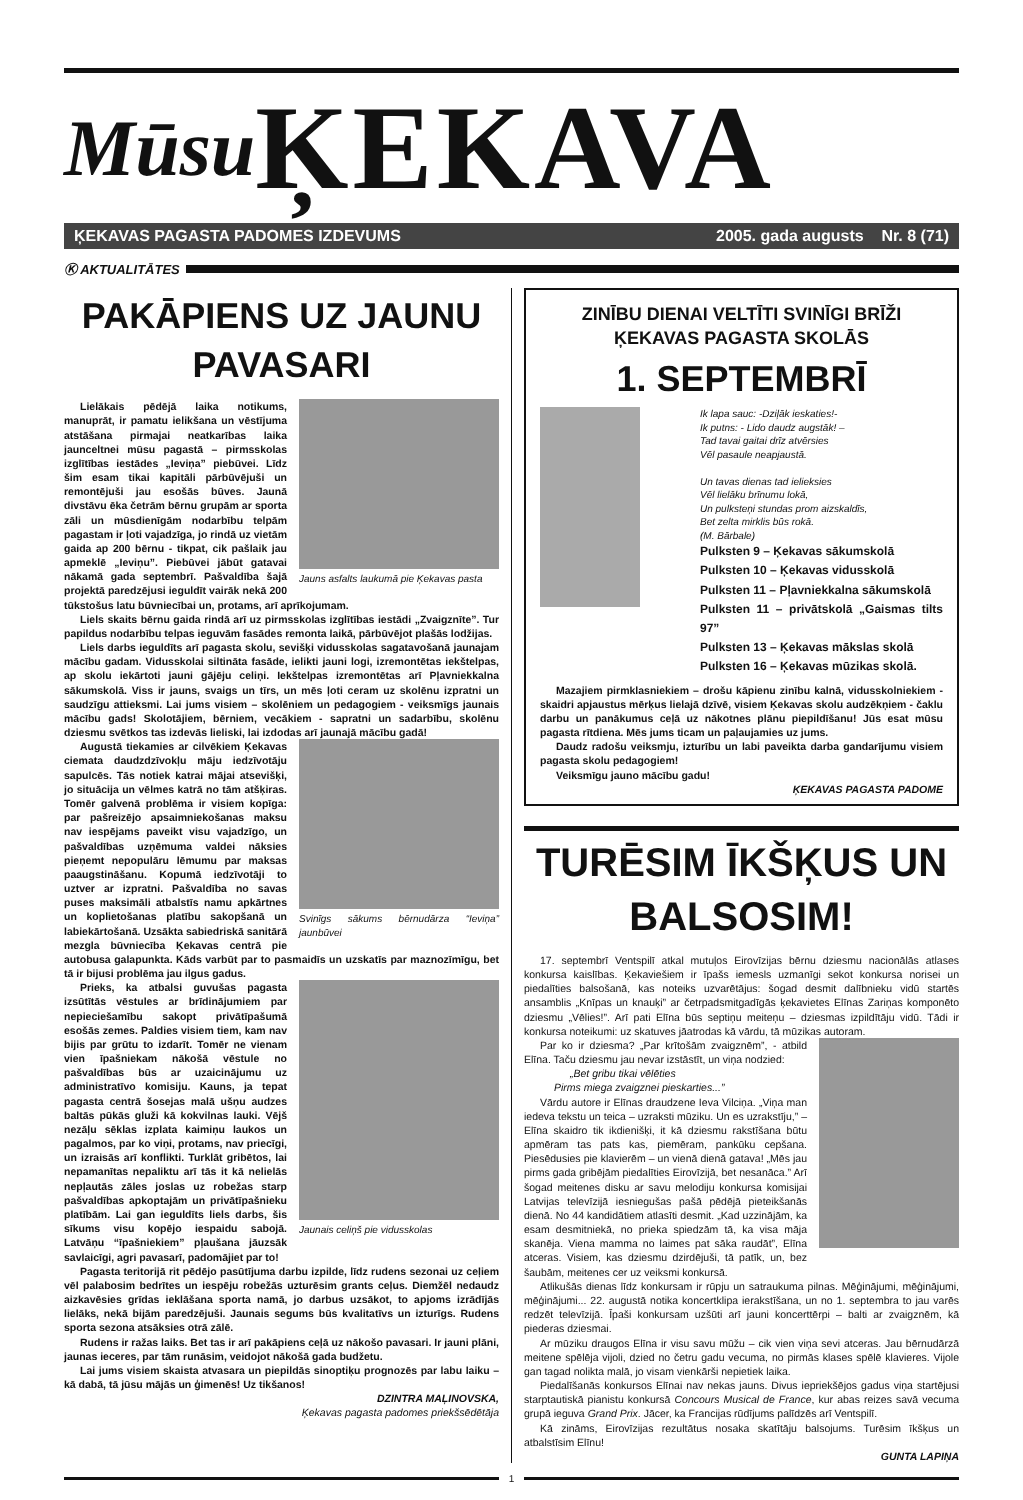Mūsu ĶEKAVA
ĶEKAVAS PAGASTA PADOMES IZDEVUMS 2005. gada augusts Nr. 8 (71)
Ⓚ AKTUALITĀTES
PAKĀPIENS UZ JAUNU PAVASARI
Jauns asfalts laukumā pie Ķekavas pasta
Lielākais pēdējā laika notikums, manuprāt, ir pamatu ielikšana un vēstījuma atstāšana pirmajai neatkarības laika jaunceltnei mūsu pagastā – pirmsskolas izglītības iestādes „Ieviņa” piebūvei. Līdz šim esam tikai kapitāli pārbūvējuši un remontējuši jau esošās būves. Jaunā divstāvu ēka četrām bērnu grupām ar sporta zāli un mūsdienīgām nodarbību telpām pagastam ir ļoti vajadzīga, jo rindā uz vietām gaida ap 200 bērnu - tikpat, cik pašlaik jau apmeklē „Ieviņu”. Piebūvei jābūt gatavai nākamā gada septembrī. Pašvaldība šajā projektā paredzējusi ieguldīt vairāk nekā 200 tūkstošus latu būvniecībai un, protams, arī aprīkojumam.
Liels skaits bērnu gaida rindā arī uz pirmsskolas izglītības iestādi „Zvaigznīte”. Tur papildus nodarbību telpas ieguvām fasādes remonta laikā, pārbūvējot plašās lodžijas.
Liels darbs ieguldīts arī pagasta skolu, sevišķi vidusskolas sagatavošanā jaunajam mācību gadam. Vidusskolai siltināta fasāde, ielikti jauni logi, izremontētas iekštelpas, ap skolu iekārtoti jauni gājēju celiņi. Iekštelpas izremontētas arī Pļavniekkalna sākumskolā. Viss ir jauns, svaigs un tīrs, un mēs ļoti ceram uz skolēnu izpratni un saudzīgu attieksmi. Lai jums visiem – skolēniem un pedagogiem - veiksmīgs jaunais mācību gads! Skolotājiem, bērniem, vecākiem - sapratni un sadarbību, skolēnu dziesmu svētkos tas izdevās lieliski, lai izdodas arī jaunajā mācību gadā!
Svinīgs sākums bērnudārza “Ieviņa” jaunbūvei
Augustā tiekamies ar cilvēkiem Ķekavas ciemata daudzdzīvokļu māju iedzīvotāju sapulcēs. Tās notiek katrai mājai atsevišķi, jo situācija un vēlmes katrā no tām atšķiras. Tomēr galvenā problēma ir visiem kopīga: par pašreizējo apsaimniekošanas maksu nav iespējams paveikt visu vajadzīgo, un pašvaldības uzņēmuma valdei nāksies pieņemt nepopulāru lēmumu par maksas paaugstināšanu. Kopumā iedzīvotāji to uztver ar izpratni. Pašvaldība no savas puses maksimāli atbalstīs namu apkārtnes un koplietošanas platību sakopšanā un labiekārtošanā. Uzsākta sabiedriskā sanitārā mezgla būvniecība Ķekavas centrā pie autobusa galapunkta. Kāds varbūt par to pasmaidīs un uzskatīs par maznozīmīgu, bet tā ir bijusi problēma jau ilgus gadus.
Jaunais celiņš pie vidusskolas
Prieks, ka atbalsi guvušas pagasta izsūtītās vēstules ar brīdinājumiem par nepieciešamību sakopt privātīpašumā esošās zemes. Paldies visiem tiem, kam nav bijis par grūtu to izdarīt. Tomēr ne vienam vien īpašniekam nākošā vēstule no pašvaldības būs ar uzaicinājumu uz administratīvo komisiju. Kauns, ja tepat pagasta centrā šosejas malā ušņu audzes baltās pūkās gluži kā kokvilnas lauki. Vējš nezāļu sēklas izplata kaimiņu laukos un pagalmos, par ko viņi, protams, nav priecīgi, un izraisās arī konflikti. Turklāt gribētos, lai nepamanītas nepaliktu arī tās it kā nelielās nepļautās zāles joslas uz robežas starp pašvaldības apkoptajām un privātīpašnieku platībām. Lai gan ieguldīts liels darbs, šis sīkums visu kopējo iespaidu sabojā. Latvāņu “īpašniekiem” pļaušana jāuzsāk savlaicīgi, agri pavasarī, padomājiet par to!
Pagasta teritorijā rit pēdējo pasūtījuma darbu izpilde, līdz rudens sezonai uz ceļiem vēl palabosim bedrītes un iespēju robežās uzturēsim grants ceļus. Diemžēl nedaudz aizkavēsies grīdas ieklāšana sporta namā, jo darbus uzsākot, to apjoms izrādījās lielāks, nekā bijām paredzējuši. Jaunais segums būs kvalitatīvs un izturīgs. Rudens sporta sezona atsāksies otrā zālē.
Rudens ir ražas laiks. Bet tas ir arī pakāpiens ceļā uz nākošo pavasari. Ir jauni plāni, jaunas ieceres, par tām runāsim, veidojot nākošā gada budžetu.
Lai jums visiem skaista atvasara un piepildās sinoptiķu prognozēs par labu laiku – kā dabā, tā jūsu mājās un ģimenēs! Uz tikšanos!
DZINTRA MAĻINOVSKA,
Ķekavas pagasta padomes priekšsēdētāja
ZINĪBU DIENAI VELTĪTI SVINĪGI BRĪŽI ĶEKAVAS PAGASTA SKOLĀS
1. SEPTEMBRĪ
Ik lapa sauc: -Dziļāk ieskaties!-
Ik putns: - Lido daudz augstāk! –
Tad tavai gaitai drīz atvērsies
Vēl pasaule neapjaustā.
Un tavas dienas tad ielieksies
Vēl lielāku brīnumu lokā,
Un pulksteņi stundas prom aizskaldīs,
Bet zelta mirklis būs rokā.
(M. Bārbale)
Pulksten 9 – Ķekavas sākumskolā
Pulksten 10 – Ķekavas vidusskolā
Pulksten 11 – Pļavniekkalna sākumskolā
Pulksten 11 – privātskolā „Gaismas tilts 97”
Pulksten 13 – Ķekavas mākslas skolā
Pulksten 16 – Ķekavas mūzikas skolā.
Mazajiem pirmklasniekiem – drošu kāpienu zinību kalnā, vidusskolniekiem - skaidri apjaustus mērķus lielajā dzīvē, visiem Ķekavas skolu audzēkņiem - čaklu darbu un panākumus ceļā uz nākotnes plānu piepildīšanu! Jūs esat mūsu pagasta rītdiena. Mēs jums ticam un paļaujamies uz jums.
Daudz radošu veiksmju, izturību un labi paveikta darba gandarījumu visiem pagasta skolu pedagogiem!
Veiksmīgu jauno mācību gadu!
ĶEKAVAS PAGASTA PADOME
TURĒSIM ĪKŠĶUS UN BALSOSIM!
17. septembrī Ventspilī atkal mutuļos Eirovīzijas bērnu dziesmu nacionālās atlases konkursa kaislības. Ķekaviešiem ir īpašs iemesls uzmanīgi sekot konkursa norisei un piedalīties balsošanā, kas noteiks uzvarētājus: šogad desmit dalībnieku vidū startēs ansamblis „Knīpas un knauķi” ar četrpadsmitgadīgās ķekavietes Elīnas Zariņas komponēto dziesmu „Vēlies!”. Arī pati Elīna būs septiņu meiteņu – dziesmas izpildītāju vidū. Tādi ir konkursa noteikumi: uz skatuves jāatrodas kā vārdu, tā mūzikas autoram.
Par ko ir dziesma? „Par krītošām zvaigznēm”, - atbild Elīna. Taču dziesmu jau nevar izstāstīt, un viņa nodzied:
„Bet gribu tikai vēlēties
Pirms miega zvaigznei pieskarties...”
Vārdu autore ir Elīnas draudzene Ieva Vilciņa. „Viņa man iedeva tekstu un teica – uzraksti mūziku. Un es uzrakstīju,” – Elīna skaidro tik ikdienišķi, it kā dziesmu rakstīšana būtu apmēram tas pats kas, piemēram, pankūku cepšana. Piesēdusies pie klavierēm – un vienā dienā gatava! „Mēs jau pirms gada gribējām piedalīties Eirovīzijā, bet nesanāca.” Arī šogad meitenes disku ar savu melodiju konkursa komisijai Latvijas televīzijā iesniegušas pašā pēdējā pieteikšanās dienā. No 44 kandidātiem atlasīti desmit. „Kad uzzinājām, ka esam desmitniekā, no prieka spiedzām tā, ka visa māja skanēja. Viena mamma no laimes pat sāka raudāt”, Elīna atceras. Visiem, kas dziesmu dzirdējuši, tā patīk, un, bez šaubām, meitenes cer uz veiksmi konkursā.
Atlikušās dienas līdz konkursam ir rūpju un satraukuma pilnas. Mēģinājumi, mēģinājumi, mēģinājumi... 22. augustā notika koncertklipa ierakstīšana, un no 1. septembra to jau varēs redzēt televīzijā. Īpaši konkursam uzšūti arī jauni koncerttērpi – balti ar zvaigznēm, kā piederas dziesmai.
Ar mūziku draugos Elīna ir visu savu mūžu – cik vien viņa sevi atceras. Jau bērnudārzā meitene spēlēja vijoli, dzied no četru gadu vecuma, no pirmās klases spēlē klavieres. Vijole gan tagad nolikta malā, jo visam vienkārši nepietiek laika.
Piedalīšanās konkursos Elīnai nav nekas jauns. Divus iepriekšējos gadus viņa startējusi starptautiskā pianistu konkursā Concours Musical de France, kur abas reizes savā vecuma grupā ieguva Grand Prix. Jācer, ka Francijas rūdījums palīdzēs arī Ventspilī.
Kā zināms, Eirovīzijas rezultātus nosaka skatītāju balsojums. Turēsim īkšķus un atbalstīsim Elīnu!
GUNTA LAPIŅA
1